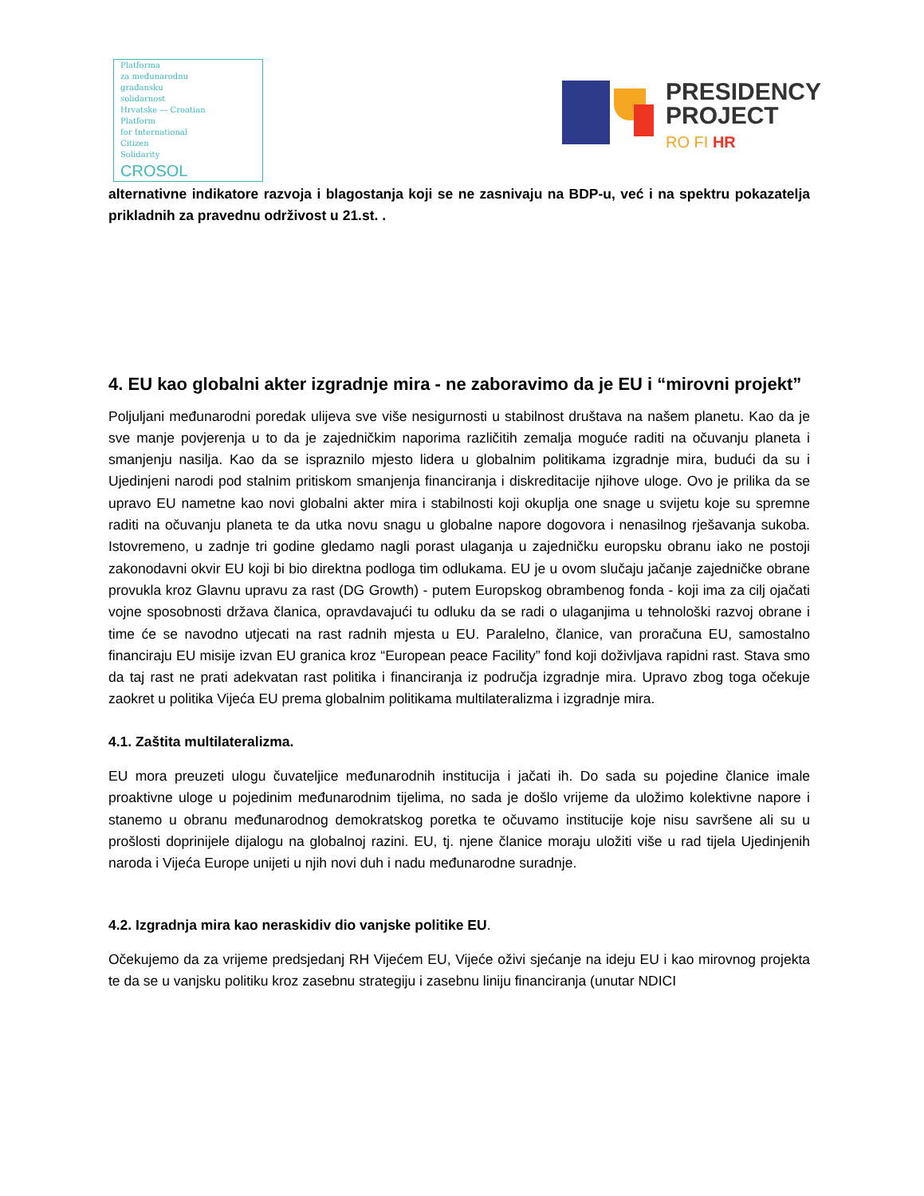Platforma
za međunarodnu
građansku
solidarnost
Hrvatske — Croatian
Platform
for International
Citizen
Solidarity
CROSOL
PRESIDENCY
PROJECT
RO FI HR
alternativne indikatore razvoja i blagostanja koji se ne zasnivaju na BDP-u, već i na spektru pokazatelja prikladnih za pravednu održivost u 21.st. .
4. EU kao globalni akter izgradnje mira - ne zaboravimo da je EU i “mirovni projekt”
Poljuljani međunarodni poredak ulijeva sve više nesigurnosti u stabilnost društava na našem planetu. Kao da je sve manje povjerenja u to da je zajedničkim naporima različitih zemalja moguće raditi na očuvanju planeta i smanjenju nasilja. Kao da se ispraznilo mjesto lidera u globalnim politikama izgradnje mira, budući da su i Ujedinjeni narodi pod stalnim pritiskom smanjenja financiranja i diskreditacije njihove uloge. Ovo je prilika da se upravo EU nametne kao novi globalni akter mira i stabilnosti koji okuplja one snage u svijetu koje su spremne raditi na očuvanju planeta te da utka novu snagu u globalne napore dogovora i nenasilnog rješavanja sukoba. Istovremeno, u zadnje tri godine gledamo nagli porast ulaganja u zajedničku europsku obranu iako ne postoji zakonodavni okvir EU koji bi bio direktna podloga tim odlukama. EU je u ovom slučaju jačanje zajedničke obrane provukla kroz Glavnu upravu za rast (DG Growth) - putem Europskog obrambenog fonda - koji ima za cilj ojačati vojne sposobnosti država članica, opravdavajući tu odluku da se radi o ulaganjima u tehnološki razvoj obrane i time će se navodno utjecati na rast radnih mjesta u EU. Paralelno, članice, van proračuna EU, samostalno financiraju EU misije izvan EU granica kroz “European peace Facility” fond koji doživljava rapidni rast. Stava smo da taj rast ne prati adekvatan rast politika i financiranja iz područja izgradnje mira. Upravo zbog toga očekuje zaokret u politika Vijeća EU prema globalnim politikama multilateralizma i izgradnje mira.
4.1. Zaštita multilateralizma.
EU mora preuzeti ulogu čuvateljice međunarodnih institucija i jačati ih. Do sada su pojedine članice imale proaktivne uloge u pojedinim međunarodnim tijelima, no sada je došlo vrijeme da uložimo kolektivne napore i stanemo u obranu međunarodnog demokratskog poretka te očuvamo institucije koje nisu savršene ali su u prošlosti doprinijele dijalogu na globalnoj razini. EU, tj. njene članice moraju uložiti više u rad tijela Ujedinjenih naroda i Vijeća Europe unijeti u njih novi duh i nadu međunarodne suradnje.
4.2. Izgradnja mira kao neraskidiv dio vanjske politike EU.
Očekujemo da za vrijeme predsjedanj RH Vijećem EU, Vijeće oživi sjećanje na ideju EU i kao mirovnog projekta te da se u vanjsku politiku kroz zasebnu strategiju i zasebnu liniju financiranja (unutar NDICI